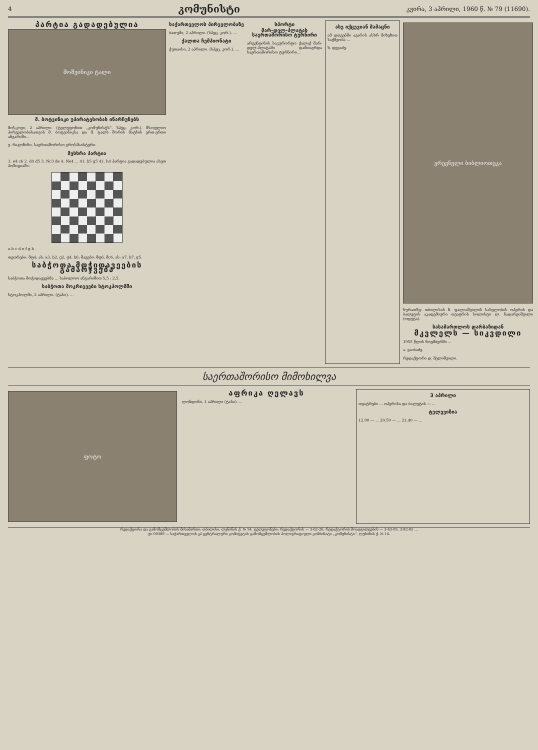4 კომუნისტი კვირა, 3 აპრილი, 1960 წ. № 79 (11690).
პარტია გადადებულია
მოშვინიკი ტალი
მ. ბოტვინიკი უპირატესობას ინარჩუნებს
მოსკოვი, 2 აპრილი. (ტელეფონით „კომუნისტს“. სპეც. კორ.). მსოფლიო პირველობისათვის მ. ბოტვინიკსა და მ. ტალს შორის მატჩის ერთ-ერთი ანგარიში...
ვ. რაგოზინი, საერთაშორისო გროსმაისტერი.
მესხრა პარტია
1. e4 c6 2. d4 d5 3. Nc3 de 4. Ne4 ... 41. h5 g5 41. h4 პარტია გადადებულია ასეთ პოზიციაში:
a b c d e f g h
თეთრები: მფ4, ას: a3, b2, g2, g4, h6; შავები: მფ6, მc6, ას: a7, b7, g5.
საბჭოთა მოჭიდავეების გამარჯვება
საბჭოთა მოჭიდავეებმა ... საბოლოო ანგარიშით 5,5 : 2,5.
საბჭოთა მოკრივეები სტოკჰოლმში
სტოკჰოლმი, 2 აპრილი. (ტასი). ...
საქართველოს პირველობაზე
ბათუმი, 2 აპრილი. (სპეც. კორ.). ...
ქალთა ჩემპიონატი
ქუთაისი, 2 აპრილი. (სპეც. კორ.). ...
სპორტი
მარ-დელ-პლატას საერთაშორისო ტურნირი
არგენტინის საკურორტო ქალაქ მარ-დელ-პლატაში დამთავრდა საერთაშორისო ტურნირი...
ასე იქცევიან მამაცნი
ამ დღეებში ავარის ასხრ მიზეზით საქმეობა ...
ხ. დევაძე.
ერევნელი ბიბლიოთეკა
ხურათზე: თბილისის ზ. ფალიაშვილის სახელობის ოპერის და ბალეტის აკადემიური თეატრის სოლისტი ლ. ნადარეიშვილი (ოდეტა).
სასამართლოს დარბაზიდან
მკვლელს — სიკვდილი
1955 წლის ნოემბერში ...
ა. ვაიბაძე.
რედაქტორი დ. მელიშვილი.
საერთაშორისო მიმოხილვა
ფოტო
აფრიკა ღელავს
ლონდონი, 1 აპრილი (ტასი). ...
3 აპრილი
თეატრები ... ოპერისა და ბალეტის — ...
ტელევიზია
12.00 — ... 20.50 — ... 21.40 — ...
რედაქციისა და გამომცემლობის მისამართი: თბილისი, ლენინის ქ. № 14. ტელეფონები: რედაქტორის — 3-62-26, რედაქტორის მოადგილეების — 3-63-03, 3-82-05 ...
უი 00389 — საქართველოს კპ ცენტრალური კომიტეტის გამომცემლობის პოლიგრაფიული კომბინატი „კომუნისტი“, ლენინის ქ. № 14.